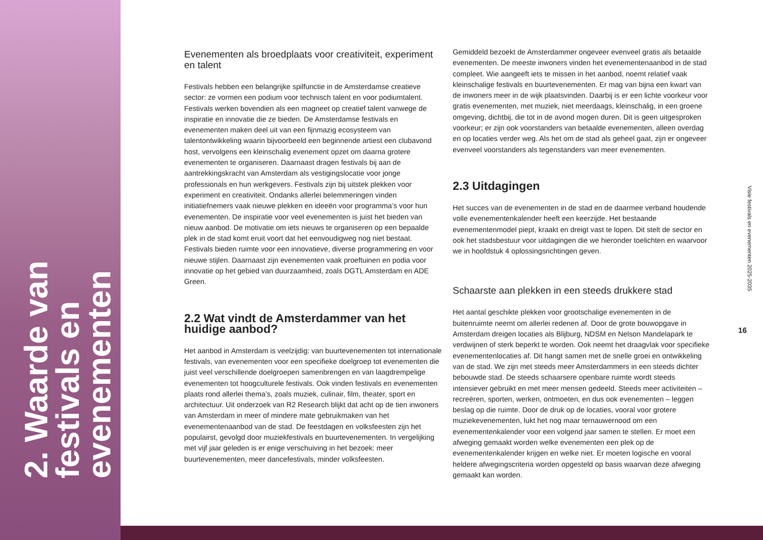2. Waarde van festivals en evenementen
Evenementen als broedplaats voor creativiteit, experiment en talent
Festivals hebben een belangrijke spilfunctie in de Amsterdamse creatieve sector: ze vormen een podium voor technisch talent en voor podiumtalent. Festivals werken bovendien als een magneet op creatief talent vanwege de inspiratie en innovatie die ze bieden. De Amsterdamse festivals en evenementen maken deel uit van een fijnmazig ecosysteem van talentontwikkeling waarin bijvoorbeeld een beginnende artiest een clubavond host, vervolgens een kleinschalig evenement opzet om daarna grotere evenementen te organiseren. Daarnaast dragen festivals bij aan de aantrekkingskracht van Amsterdam als vestigingslocatie voor jonge professionals en hun werkgevers. Festivals zijn bij uitstek plekken voor experiment en creativiteit. Ondanks allerlei belemmeringen vinden initiatiefnemers vaak nieuwe plekken en ideeën voor programma’s voor hun evenementen. De inspiratie voor veel evenementen is juist het bieden van nieuw aanbod. De motivatie om iets nieuws te organiseren op een bepaalde plek in de stad komt eruit voort dat het eenvoudigweg nog niet bestaat. Festivals bieden ruimte voor een innovatieve, diverse programmering en voor nieuwe stijlen. Daarnaast zijn evenementen vaak proeftuinen en podia voor innovatie op het gebied van duurzaamheid, zoals DGTL Amsterdam en ADE Green.
2.2 Wat vindt de Amsterdammer van het huidige aanbod?
Het aanbod in Amsterdam is veelzijdig: van buurtevenementen tot internationale festivals, van evenementen voor een specifieke doelgroep tot evenementen die juist veel verschillende doelgroepen samenbrengen en van laagdrempelige evenementen tot hoogculturele festivals. Ook vinden festivals en evenementen plaats rond allerlei thema’s, zoals muziek, culinair, film, theater, sport en architectuur. Uit onderzoek van R2 Research blijkt dat acht op de tien inwoners van Amsterdam in meer of mindere mate gebruikmaken van het evenementenaanbod van de stad. De feestdagen en volksfeesten zijn het populairst, gevolgd door muziekfestivals en buurtevenementen. In vergelijking met vijf jaar geleden is er enige verschuiving in het bezoek: meer buurtevenementen, meer dancefestivals, minder volksfeesten.
Gemiddeld bezoekt de Amsterdammer ongeveer evenveel gratis als betaalde evenementen. De meeste inwoners vinden het evenementenaanbod in de stad compleet. Wie aangeeft iets te missen in het aanbod, noemt relatief vaak kleinschalige festivals en buurtevenementen. Er mag van bijna een kwart van de inwoners meer in de wijk plaatsvinden. Daarbij is er een lichte voorkeur voor gratis evenementen, met muziek, niet meerdaags, kleinschalig, in een groene omgeving, dichtbij, die tot in de avond mogen duren. Dit is geen uitgesproken voorkeur; er zijn ook voorstanders van betaalde evenementen, alleen overdag en op locaties verder weg. Als het om de stad als geheel gaat, zijn er ongeveer evenveel voorstanders als tegenstanders van meer evenementen.
2.3 Uitdagingen
Het succes van de evenementen in de stad en de daarmee verband houdende volle evenementenkalender heeft een keerzijde. Het bestaande evenementenmodel piept, kraakt en dreigt vast te lopen. Dit stelt de sector en ook het stadsbestuur voor uitdagingen die we hieronder toelichten en waarvoor we in hoofdstuk 4 oplossingsrichtingen geven.
Schaarste aan plekken in een steeds drukkere stad
Het aantal geschikte plekken voor grootschalige evenementen in de buitenruimte neemt om allerlei redenen af. Door de grote bouwopgave in Amsterdam dreigen locaties als Blijburg, NDSM en Nelson Mandelapark te verdwijnen of sterk beperkt te worden. Ook neemt het draagvlak voor specifieke evenementenlocaties af. Dit hangt samen met de snelle groei en ontwikkeling van de stad. We zijn met steeds meer Amsterdammers in een steeds dichter bebouwde stad. De steeds schaarsere openbare ruimte wordt steeds intensiever gebruikt en met meer mensen gedeeld. Steeds meer activiteiten – recreëren, sporten, werken, ontmoeten, en dus ook evenementen – leggen beslag op die ruimte. Door de druk op de locaties, vooral voor grotere muziekevenementen, lukt het nog maar ternauwernood om een evenementenkalender voor een volgend jaar samen te stellen. Er moet een afweging gemaakt worden welke evenementen een plek op de evenementenkalender krijgen en welke niet. Er moeten logische en vooral heldere afwegingscriteria worden opgesteld op basis waarvan deze afweging gemaakt kan worden.
Visie festivals en evenementen 2025-2035
16